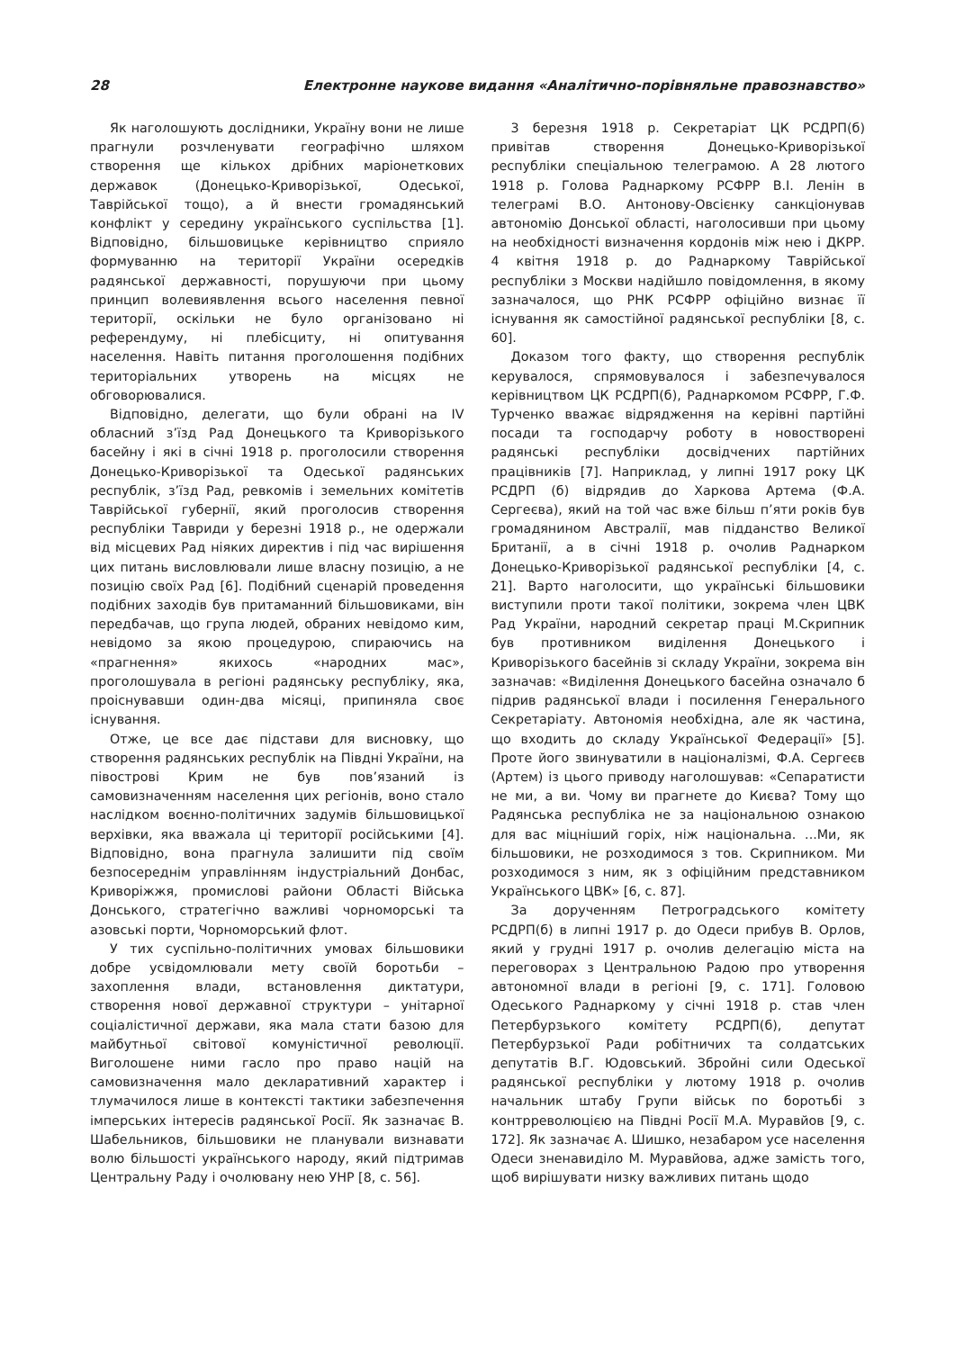28 Електронне наукове видання «Аналітично-порівняльне правознавство»
Як наголошують дослідники, Україну вони не лише прагнули розчленувати географічно шляхом створення ще кількох дрібних маріонеткових державок (Донецько-Криворізької, Одеської, Таврійської тощо), а й внести громадянський конфлікт у середину українського суспільства [1]. Відповідно, більшовицьке керівництво сприяло формуванню на території України осередків радянської державності, порушуючи при цьому принцип волевиявлення всього населення певної території, оскільки не було організовано ні референдуму, ні плебісциту, ні опитування населення. Навіть питання проголошення подібних територіальних утворень на місцях не обговорювалися.
Відповідно, делегати, що були обрані на IV обласний з’їзд Рад Донецького та Криворізького басейну і які в січні 1918 р. проголосили створення Донецько-Криворізької та Одеської радянських республік, з’їзд Рад, ревкомів і земельних комітетів Таврійської губернії, який проголосив створення республіки Тавриди у березні 1918 р., не одержали від місцевих Рад ніяких директив і під час вирішення цих питань висловлювали лише власну позицію, а не позицію своїх Рад [6]. Подібний сценарій проведення подібних заходів був притаманний більшовиками, він передбачав, що група людей, обраних невідомо ким, невідомо за якою процедурою, спираючись на «прагнення» якихось «народних мас», проголошувала в регіоні радянську республіку, яка, проіснувавши один-два місяці, припиняла своє існування.
Отже, це все дає підстави для висновку, що створення радянських республік на Півдні України, на півострові Крим не був пов’язаний із самовизначенням населення цих регіонів, воно стало наслідком воєнно-політичних задумів більшовицької верхівки, яка вважала ці території російськими [4]. Відповідно, вона прагнула залишити під своїм безпосереднім управлінням індустріальний Донбас, Криворіжжя, промислові райони Області Війська Донського, стратегічно важливі чорноморські та азовські порти, Чорноморський флот.
У тих суспільно-політичних умовах більшовики добре усвідомлювали мету своїй боротьби – захоплення влади, встановлення диктатури, створення нової державної структури – унітарної соціалістичної держави, яка мала стати базою для майбутньої світової комуністичної революції. Виголошене ними гасло про право націй на самовизначення мало декларативний характер і тлумачилося лише в контексті тактики забезпечення імперських інтересів радянської Росії. Як зазначає В. Шабельников, більшовики не планували визнавати волю більшості українського народу, який підтримав Центральну Раду і очолювану нею УНР [8, с. 56].
3 березня 1918 р. Секретаріат ЦК РСДРП(б) привітав створення Донецько-Криворізької республіки спеціальною телеграмою. А 28 лютого 1918 р. Голова Раднаркому РСФРР В.І. Ленін в телеграмі В.О. Антонову-Овсієнку санкціонував автономію Донської області, наголосивши при цьому на необхідності визначення кордонів між нею і ДКРР. 4 квітня 1918 р. до Раднаркому Таврійської республіки з Москви надійшло повідомлення, в якому зазначалося, що РНК РСФРР офіційно визнає її існування як самостійної радянської республіки [8, с. 60].
Доказом того факту, що створення республік керувалося, спрямовувалося і забезпечувалося керівництвом ЦК РСДРП(б), Раднаркомом РСФРР, Г.Ф. Турченко вважає відрядження на керівні партійні посади та господарчу роботу в новостворені радянські республіки досвідчених партійних працівників [7]. Наприклад, у липні 1917 року ЦК РСДРП (б) відрядив до Харкова Артема (Ф.А. Сергеєва), який на той час вже більш п’яти років був громадянином Австралії, мав підданство Великої Британії, а в січні 1918 р. очолив Раднарком Донецько-Криворізької радянської республіки [4, с. 21]. Варто наголосити, що українські більшовики виступили проти такої політики, зокрема член ЦВК Рад України, народний секретар праці М.Скрипник був противником виділення Донецького і Криворізького басейнів зі складу України, зокрема він зазначав: «Виділення Донецького басейна означало б підрив радянської влади і посилення Генерального Секретаріату. Автономія необхідна, але як частина, що входить до складу Української Федерації» [5]. Проте його звинуватили в націоналізмі, Ф.А. Сергеєв (Артем) із цього приводу наголошував: «Сепаратисти не ми, а ви. Чому ви прагнете до Києва? Тому що Радянська республіка не за національною ознакою для вас міцніший горіх, ніж національна. ...Ми, як більшовики, не розходимося з тов. Скрипником. Ми розходимося з ним, як з офіційним представником Українського ЦВК» [6, с. 87].
За дорученням Петроградського комітету РСДРП(б) в липні 1917 р. до Одеси прибув В. Орлов, який у грудні 1917 р. очолив делегацію міста на переговорах з Центральною Радою про утворення автономної влади в регіоні [9, с. 171]. Головою Одеського Раднаркому у січні 1918 р. став член Петербурзького комітету РСДРП(б), депутат Петербурзької Ради робітничих та солдатських депутатів В.Г. Юдовський. Збройні сили Одеської радянської республіки у лютому 1918 р. очолив начальник штабу Групи військ по боротьбі з контрреволюцією на Півдні Росії М.А. Муравйов [9, с. 172]. Як зазначає А. Шишко, незабаром усе населення Одеси зненавиділо М. Муравйова, адже замість того, щоб вирішувати низку важливих питань щодо